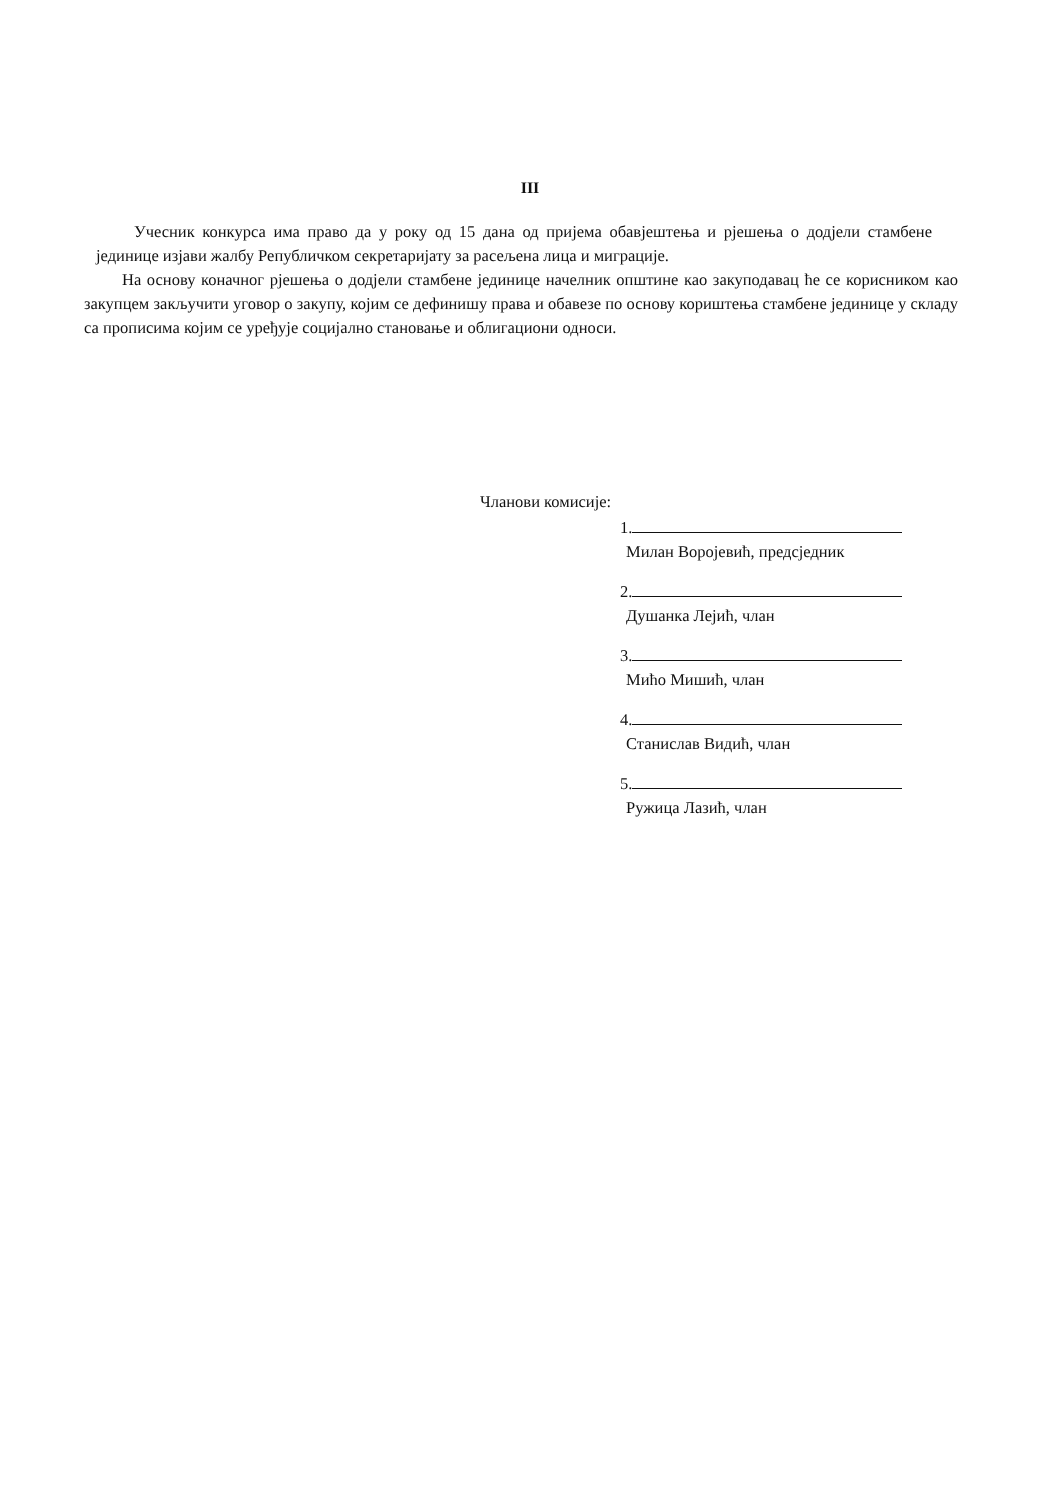III
Учесник конкурса има право да у року од 15 дана од пријема обавјештења и рјешења о додјели стамбене јединице изјави жалбу Републичком секретаријату за расељена лица и миграције.
На основу коначног рјешења о додјели стамбене јединице начелник општине као закуподавац ће се корисником као закупцем закључити уговор о закупу, којим се дефинишу права и обавезе по основу кориштења стамбене јединице у складу са прописима којим се уређује социјално становање и облигациони односи.
Чланови комисије:
1.
Милан Воројевић, предсједник
2.
Душанка Лејић, члан
3.
Мићо Мишић, члан
4.
Станислав Видић, члан
5.
Ружица Лазић, члан